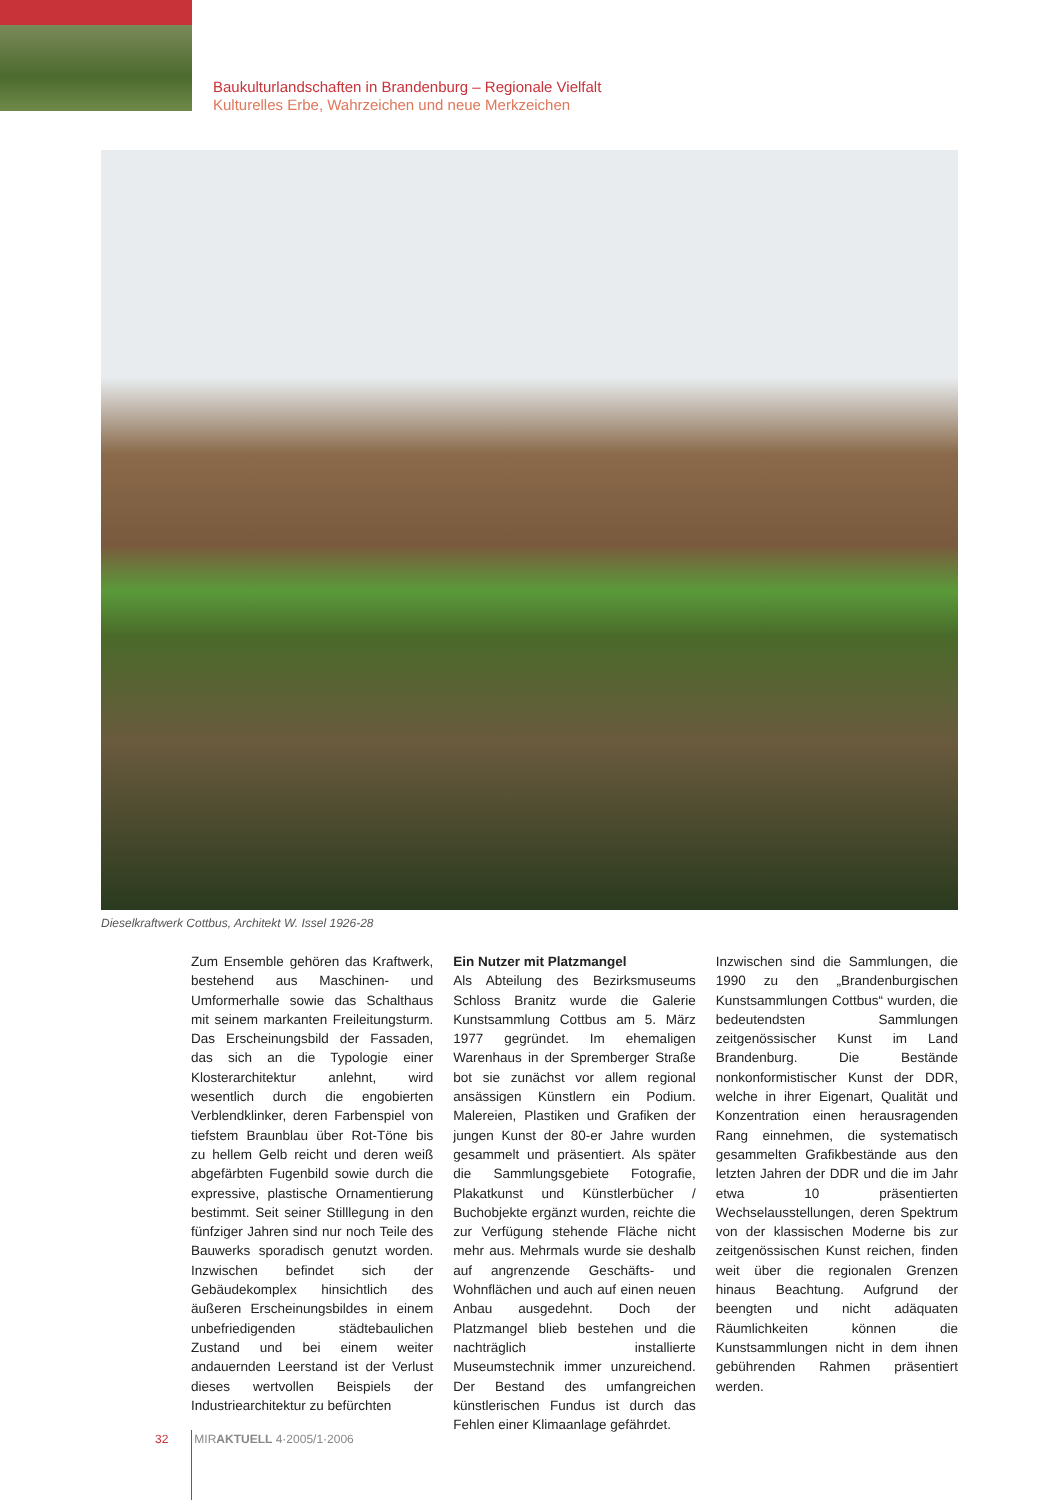Baukulturlandschaften in Brandenburg – Regionale Vielfalt
Kulturelles Erbe, Wahrzeichen und neue Merkzeichen
Dieselkraftwerk Cottbus, Architekt W. Issel 1926-28
Zum Ensemble gehören das Kraftwerk, bestehend aus Maschinen- und Umformerhalle sowie das Schalthaus mit seinem markanten Freileitungsturm. Das Erscheinungsbild der Fassaden, das sich an die Typologie einer Klosterarchitektur anlehnt, wird wesentlich durch die engobierten Verblendklinker, deren Farbenspiel von tiefstem Braunblau über Rot-Töne bis zu hellem Gelb reicht und deren weiß abgefärbten Fugenbild sowie durch die expressive, plastische Ornamentierung bestimmt. Seit seiner Stilllegung in den fünfziger Jahren sind nur noch Teile des Bauwerks sporadisch genutzt worden. Inzwischen befindet sich der Gebäudekomplex hinsichtlich des äußeren Erscheinungsbildes in einem unbefriedigenden städtebaulichen Zustand und bei einem weiter andauernden Leerstand ist der Verlust dieses wertvollen Beispiels der Industriearchitektur zu befürchten
Ein Nutzer mit Platzmangel
Als Abteilung des Bezirksmuseums Schloss Branitz wurde die Galerie Kunstsammlung Cottbus am 5. März 1977 gegründet. Im ehemaligen Warenhaus in der Spremberger Straße bot sie zunächst vor allem regional ansässigen Künstlern ein Podium. Malereien, Plastiken und Grafiken der jungen Kunst der 80-er Jahre wurden gesammelt und präsentiert. Als später die Sammlungsgebiete Fotografie, Plakatkunst und Künstlerbücher / Buchobjekte ergänzt wurden, reichte die zur Verfügung stehende Fläche nicht mehr aus. Mehrmals wurde sie deshalb auf angrenzende Geschäfts- und Wohnflächen und auch auf einen neuen Anbau ausgedehnt. Doch der Platzmangel blieb bestehen und die nachträglich installierte Museumstechnik immer unzureichend. Der Bestand des umfangreichen künstlerischen Fundus ist durch das Fehlen einer Klimaanlage gefährdet.
Inzwischen sind die Sammlungen, die 1990 zu den „Brandenburgischen Kunstsammlungen Cottbus“ wurden, die bedeutendsten Sammlungen zeitgenössischer Kunst im Land Brandenburg. Die Bestände nonkonformistischer Kunst der DDR, welche in ihrer Eigenart, Qualität und Konzentration einen herausragenden Rang einnehmen, die systematisch gesammelten Grafikbestände aus den letzten Jahren der DDR und die im Jahr etwa 10 präsentierten Wechselausstellungen, deren Spektrum von der klassischen Moderne bis zur zeitgenössischen Kunst reichen, finden weit über die regionalen Grenzen hinaus Beachtung. Aufgrund der beengten und nicht adäquaten Räumlichkeiten können die Kunstsammlungen nicht in dem ihnen gebührenden Rahmen präsentiert werden.
32 MIRAKTUELL 4·2005/1·2006